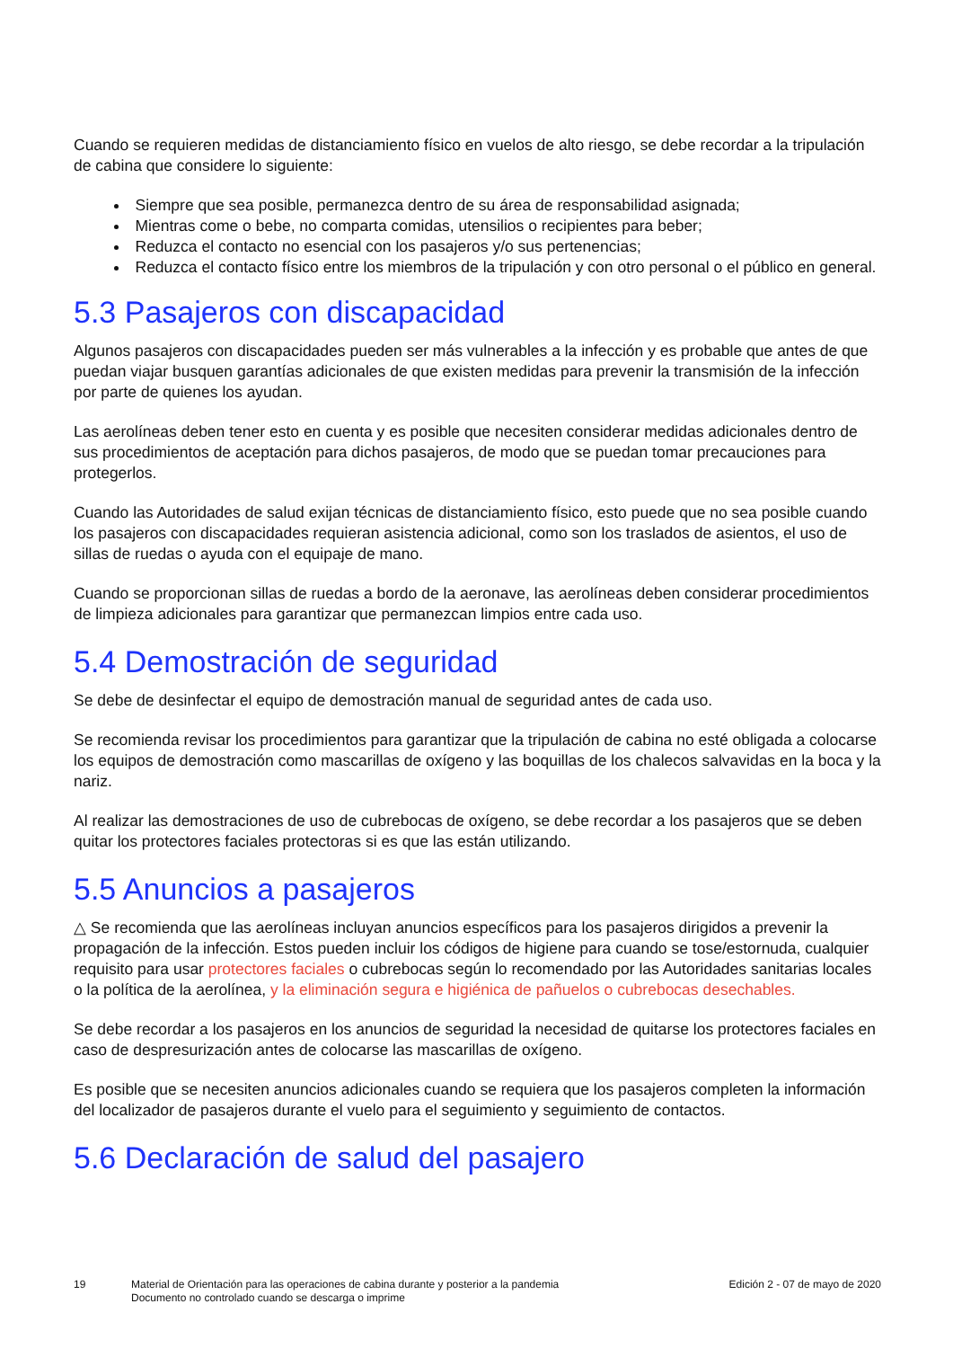Cuando se requieren medidas de distanciamiento físico en vuelos de alto riesgo, se debe recordar a la tripulación de cabina que considere lo siguiente:
Siempre que sea posible, permanezca dentro de su área de responsabilidad asignada;
Mientras come o bebe, no comparta comidas, utensilios o recipientes para beber;
Reduzca el contacto no esencial con los pasajeros y/o sus pertenencias;
Reduzca el contacto físico entre los miembros de la tripulación y con otro personal o el público en general.
5.3 Pasajeros con discapacidad
Algunos pasajeros con discapacidades pueden ser más vulnerables a la infección y es probable que antes de que puedan viajar busquen garantías adicionales de que existen medidas para prevenir la transmisión de la infección por parte de quienes los ayudan.
Las aerolíneas deben tener esto en cuenta y es posible que necesiten considerar medidas adicionales dentro de sus procedimientos de aceptación para dichos pasajeros, de modo que se puedan tomar precauciones para protegerlos.
Cuando las Autoridades de salud exijan técnicas de distanciamiento físico, esto puede que no sea posible cuando los pasajeros con discapacidades requieran asistencia adicional, como son los traslados de asientos, el uso de sillas de ruedas o ayuda con el equipaje de mano.
Cuando se proporcionan sillas de ruedas a bordo de la aeronave, las aerolíneas deben considerar procedimientos de limpieza adicionales para garantizar que permanezcan limpios entre cada uso.
5.4 Demostración de seguridad
Se debe de desinfectar el equipo de demostración manual de seguridad antes de cada uso.
Se recomienda revisar los procedimientos para garantizar que la tripulación de cabina no esté obligada a colocarse los equipos de demostración como mascarillas de oxígeno y las boquillas de los chalecos salvavidas en la boca y la nariz.
Al realizar las demostraciones de uso de cubrebocas de oxígeno, se debe recordar a los pasajeros que se deben quitar los protectores faciales protectoras si es que las están utilizando.
5.5 Anuncios a pasajeros
△ Se recomienda que las aerolíneas incluyan anuncios específicos para los pasajeros dirigidos a prevenir la propagación de la infección. Estos pueden incluir los códigos de higiene para cuando se tose/estornuda, cualquier requisito para usar protectores faciales o cubrebocas según lo recomendado por las Autoridades sanitarias locales o la política de la aerolínea, y la eliminación segura e higiénica de pañuelos o cubrebocas desechables.
Se debe recordar a los pasajeros en los anuncios de seguridad la necesidad de quitarse los protectores faciales en caso de despresurización antes de colocarse las mascarillas de oxígeno.
Es posible que se necesiten anuncios adicionales cuando se requiera que los pasajeros completen la información del localizador de pasajeros durante el vuelo para el seguimiento y seguimiento de contactos.
5.6 Declaración de salud del pasajero
19 Material de Orientación para las operaciones de cabina durante y posterior a la pandemia
Documento no controlado cuando se descarga o imprime
Edición 2 - 07 de mayo de 2020